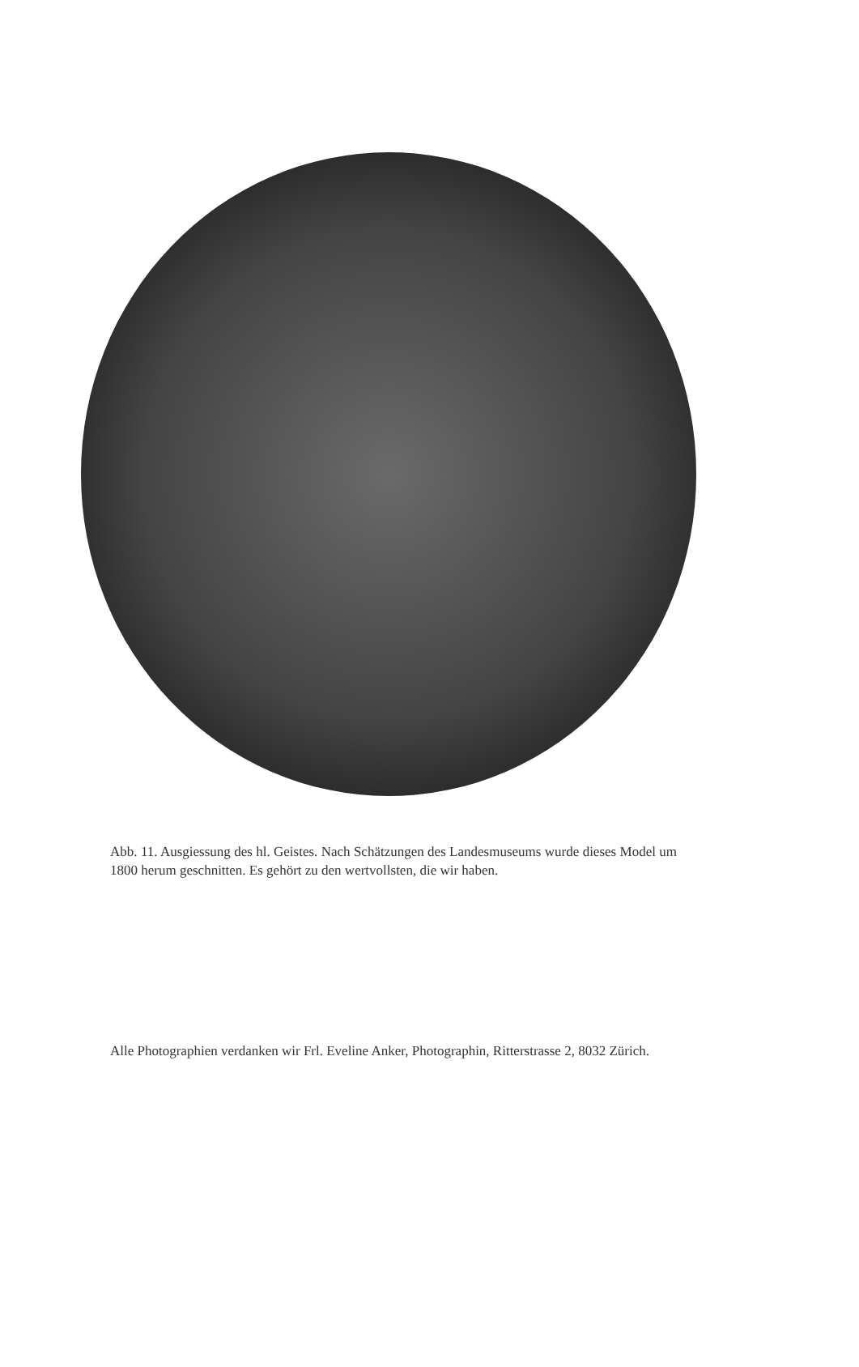Abb. 11. Ausgiessung des hl. Geistes. Nach Schätzungen des Landesmuseums wurde dieses Model um 1800 herum geschnitten. Es gehört zu den wertvollsten, die wir haben.
Alle Photographien verdanken wir Frl. Eveline Anker, Photographin, Ritterstrasse 2, 8032 Zürich.